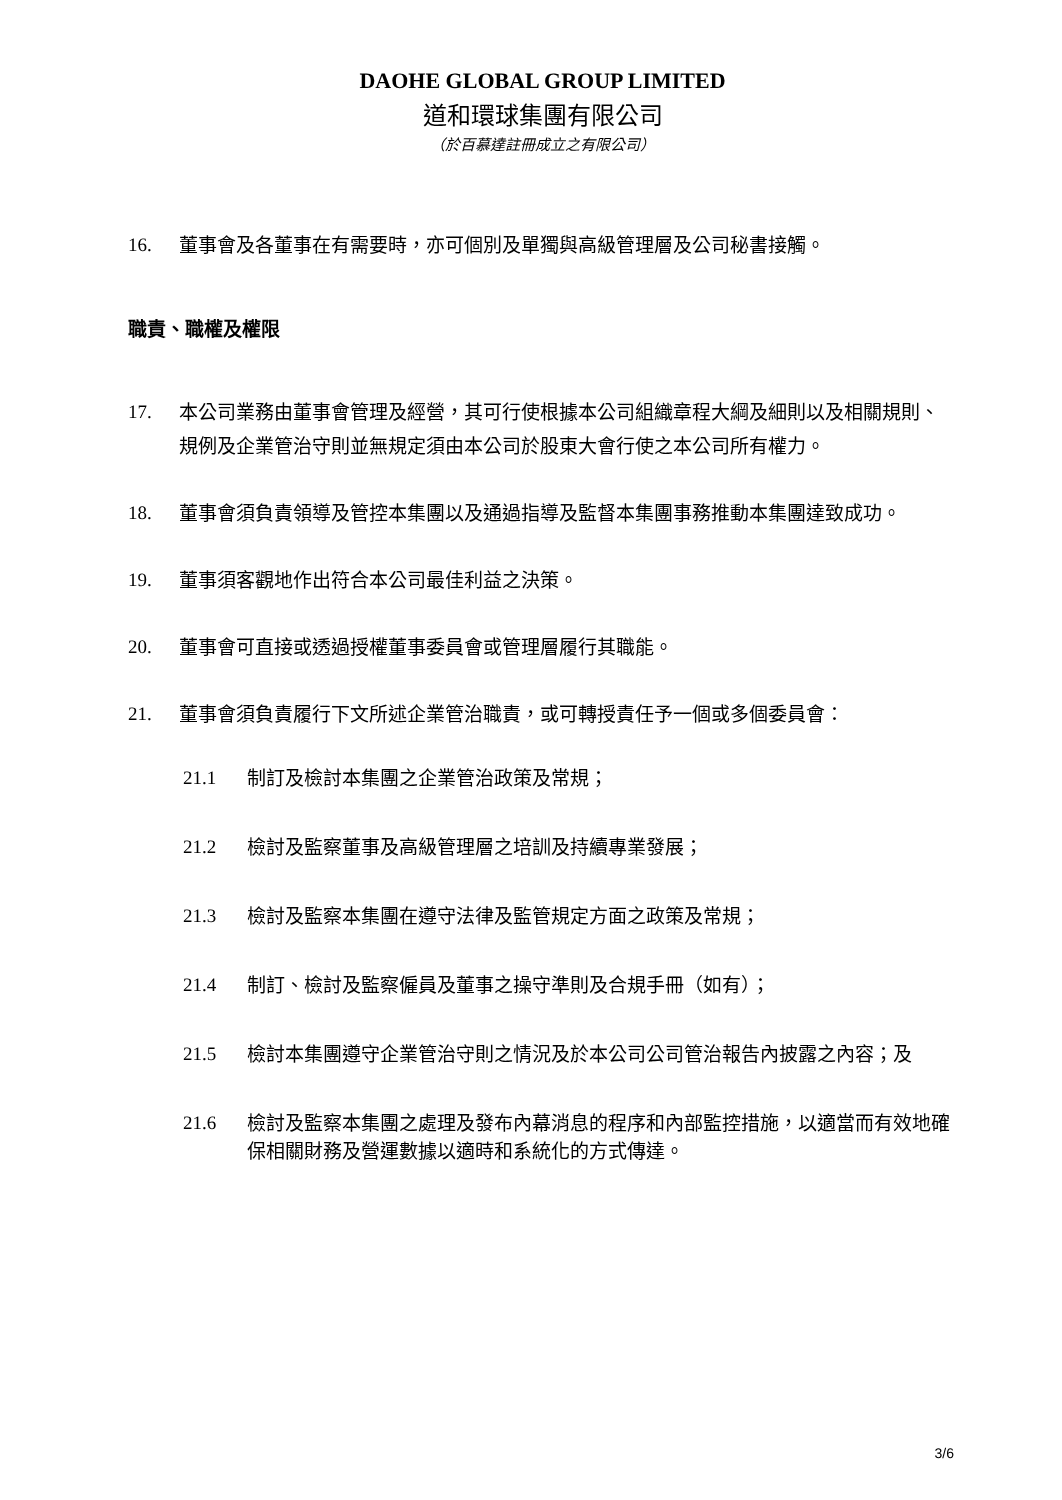DAOHE GLOBAL GROUP LIMITED
道和環球集團有限公司
（於百慕達註冊成立之有限公司）
16. 董事會及各董事在有需要時，亦可個別及單獨與高級管理層及公司秘書接觸。
職責、職權及權限
17. 本公司業務由董事會管理及經營，其可行使根據本公司組織章程大綱及細則以及相關規則、規例及企業管治守則並無規定須由本公司於股東大會行使之本公司所有權力。
18. 董事會須負責領導及管控本集團以及通過指導及監督本集團事務推動本集團達致成功。
19. 董事須客觀地作出符合本公司最佳利益之決策。
20. 董事會可直接或透過授權董事委員會或管理層履行其職能。
21. 董事會須負責履行下文所述企業管治職責，或可轉授責任予一個或多個委員會：
21.1 制訂及檢討本集團之企業管治政策及常規；
21.2 檢討及監察董事及高級管理層之培訓及持續專業發展；
21.3 檢討及監察本集團在遵守法律及監管規定方面之政策及常規；
21.4 制訂、檢討及監察僱員及董事之操守準則及合規手冊（如有）；
21.5 檢討本集團遵守企業管治守則之情況及於本公司公司管治報告內披露之內容；及
21.6 檢討及監察本集團之處理及發布內幕消息的程序和內部監控措施，以適當而有效地確保相關財務及營運數據以適時和系統化的方式傳達。
3/6